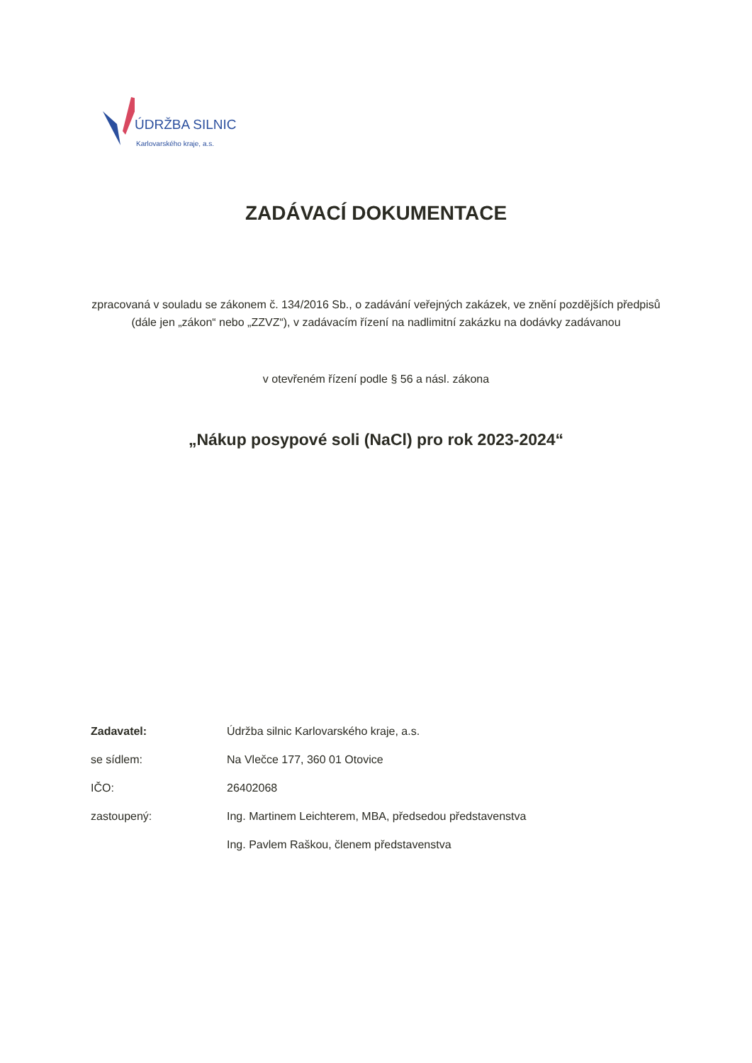ÚDRŽBA SILNIC
Karlovarského kraje, a.s.
ZADÁVACÍ DOKUMENTACE
zpracovaná v souladu se zákonem č. 134/2016 Sb., o zadávání veřejných zakázek, ve znění pozdějších předpisů (dále jen „zákon“ nebo „ZZVZ“), v zadávacím řízení na nadlimitní zakázku na dodávky zadávanou
v otevřeném řízení podle § 56 a násl. zákona
„Nákup posypové soli (NaCl) pro rok 2023-2024“
| Zadavatel: | Údržba silnic Karlovarského kraje, a.s. |
| se sídlem: | Na Vlečce 177, 360 01 Otovice |
| IČO: | 26402068 |
| zastoupený: | Ing. Martinem Leichterem, MBA, předsedou představenstva |
| | Ing. Pavlem Raškou, členem představenstva |